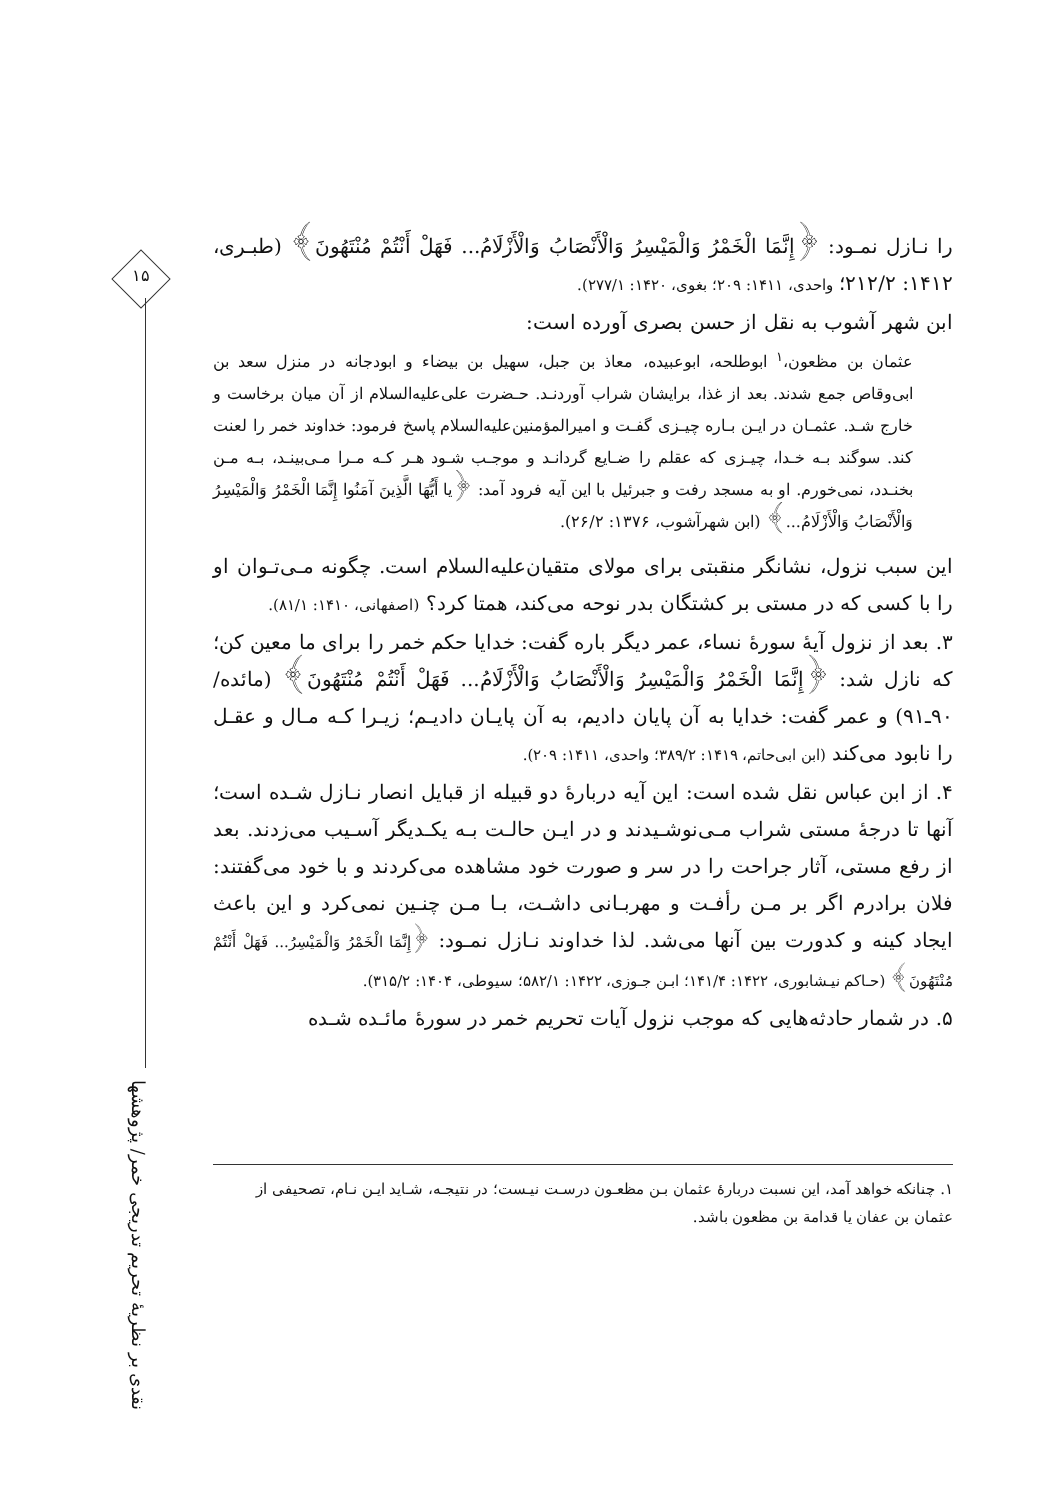۱۵
نقدی بر نظریهٔ تحریم تدریجی خمر/ پژوهشها
را نـازل نمـود: ﴿إِنَّمَا الْخَمْرُ وَالْمَيْسِرُ وَالْأَنْصَابُ وَالْأَزْلَامُ... فَهَلْ أَنْتُمْ مُنْتَهُونَ﴾ (طبـری، ۱۴۱۲: ۲۱۲/۲؛ واحدی، ۱۴۱۱: ۲۰۹؛ بغوی، ۱۴۲۰: ۲۷۷/۱).
ابن شهر آشوب به نقل از حسن بصری آورده است:
عثمان بن مظعون،<sup>۱</sup> ابوطلحه، ابوعبیده، معاذ بن جبل، سهیل بن بیضاء و ابودجانه در منزل سعد بن ابی‌وقاص جمع شدند. بعد از غذا، برایشان شراب آوردنـد. حـضرت علی‌علیه‌السلام از آن میان برخاست و خارج شـد. عثمـان در ایـن بـاره چیـزی گفـت و امیرالمؤمنین‌علیه‌السلام پاسخ فرمود: خداوند خمر را لعنت کند. سوگند بـه خـدا، چیـزی که عقلم را ضـایع گردانـد و موجـب شـود هـر کـه مـرا مـی‌بینـد، بـه مـن بخنـدد، نمی‌خورم. او به مسجد رفت و جبرئیل با این آیه فرود آمد: ﴿یا أَیُّهَا الَّذِینَ آمَنُوا إِنَّمَا الْخَمْرُ وَالْمَيْسِرُ وَالْأَنْصَابُ وَالْأَزْلَامُ...﴾ (ابن شهرآشوب، ۱۳۷۶: ۲۶/۲).
این سبب نزول، نشانگر منقبتی برای مولای متقیان‌علیه‌السلام است. چگونه مـی‌تـوان او را با کسی که در مستی بر کشتگان بدر نوحه می‌کند، همتا کرد؟ (اصفهانی، ۱۴۱۰: ۸۱/۱).
۳. بعد از نزول آیهٔ سورهٔ نساء، عمر دیگر باره گفت: خدایا حکم خمر را برای ما معین کن؛ که نازل شد: ﴿إِنَّمَا الْخَمْرُ وَالْمَيْسِرُ وَالْأَنْصَابُ وَالْأَزْلَامُ... فَهَلْ أَنْتُمْ مُنْتَهُونَ﴾ (مائده/ ۹۰ـ۹۱) و عمر گفت: خدایا به آن پایان دادیم، به آن پایـان دادیـم؛ زیـرا کـه مـال و عقـل را نابود می‌کند (ابن ابی‌حاتم، ۱۴۱۹: ۳۸۹/۲؛ واحدی، ۱۴۱۱: ۲۰۹).
۴. از ابن عباس نقل شده است: این آیه دربارهٔ دو قبیله از قبایل انصار نـازل شـده است؛ آنها تا درجهٔ مستی شراب مـی‌نوشـیدند و در ایـن حالـت بـه یکـدیگر آسـیب می‌زدند. بعد از رفع مستی، آثار جراحت را در سر و صورت خود مشاهده می‌کردند و با خود می‌گفتند: فلان برادرم اگر بر مـن رأفـت و مهربـانی داشـت، بـا مـن چنـین نمی‌کرد و این باعث ایجاد کینه و کدورت بین آنها می‌شد. لذا خداوند نـازل نمـود: ﴿إِنَّمَا الْخَمْرُ وَالْمَيْسِرُ... فَهَلْ أَنْتُمْ مُنْتَهُونَ﴾ (حـاکم نیـشابوری، ۱۴۲۲: ۱۴۱/۴؛ ابـن جـوزی، ۱۴۲۲: ۵۸۲/۱؛ سیوطی، ۱۴۰۴: ۳۱۵/۲).
۵. در شمار حادثه‌هایی که موجب نزول آیات تحریم خمر در سورهٔ مائـده شـده
۱. چنانکه خواهد آمد، این نسبت دربارهٔ عثمان بـن مظعـون درسـت نیـست؛ در نتیجـه، شـاید ایـن نـام، تصحیفی از عثمان بن عفان یا قدامة بن مظعون باشد.